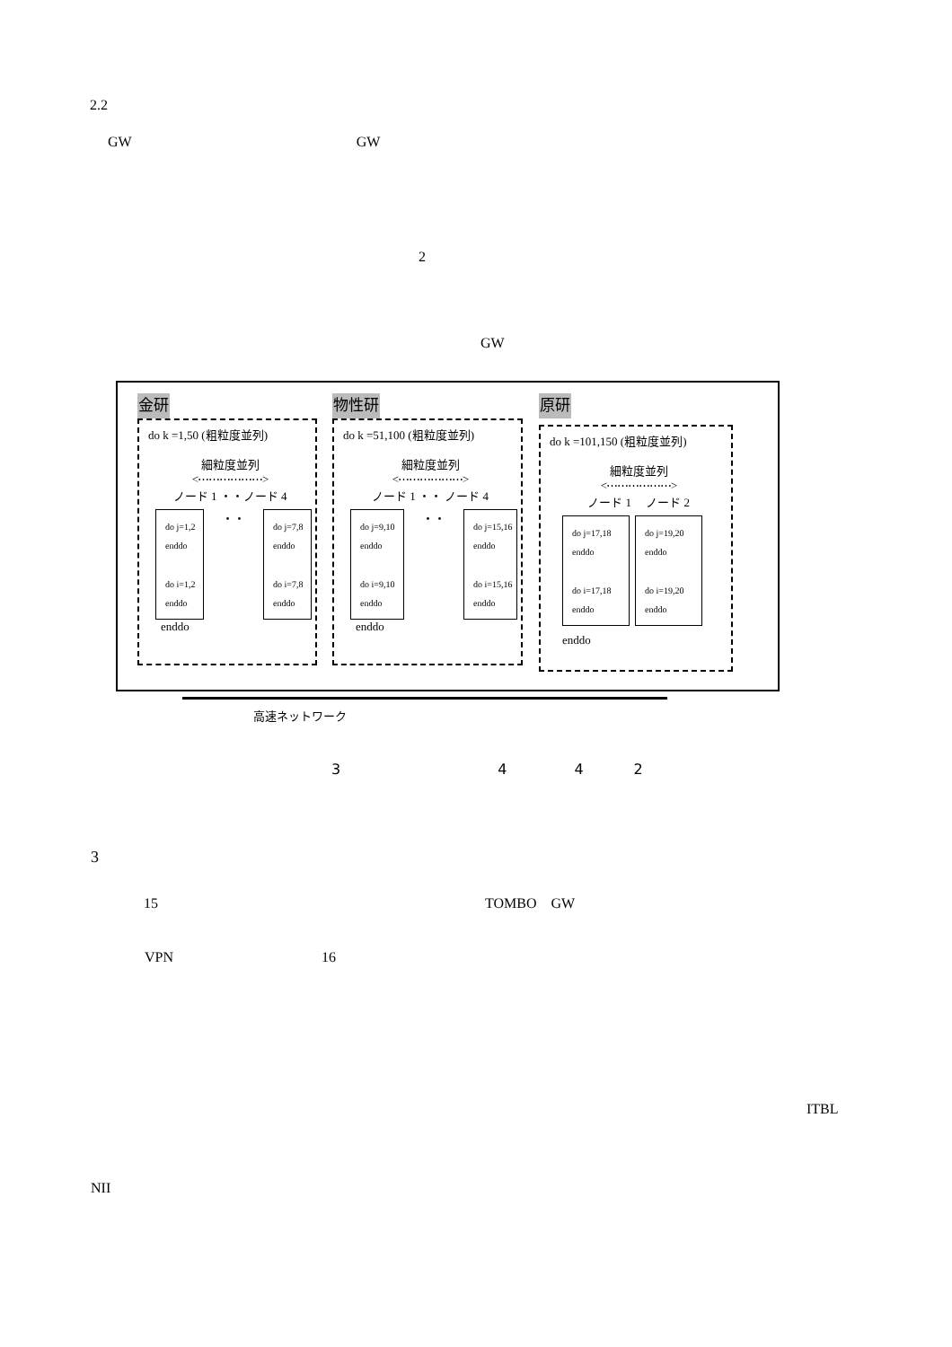2.2
GW GW
2
GW
金研
do k =1,50 (粗粒度並列)
細粒度並列
<⋯⋯⋯⋯⋯⋯>
ノード 1 ・・ノード 4
do j=1,2
enddo
do i=1,2
enddo
・・
do j=7,8
enddo
do i=7,8
enddo
enddo
物性研
do k =51,100 (粗粒度並列)
細粒度並列
<⋯⋯⋯⋯⋯⋯>
ノード 1 ・・ ノード 4
do j=9,10
enddo
do i=9,10
enddo
・・
do j=15,16
enddo
do i=15,16
enddo
enddo
原研
do k =101,150 (粗粒度並列)
細粒度並列
<⋯⋯⋯⋯⋯⋯>
ノード 1 　ノード 2
do j=17,18
enddo
do i=17,18
enddo
do j=19,20
enddo
do i=19,20
enddo
enddo
高速ネットワーク
3 4 4 2
3
15 TOMBO　GW
VPN 16
ITBL
NII